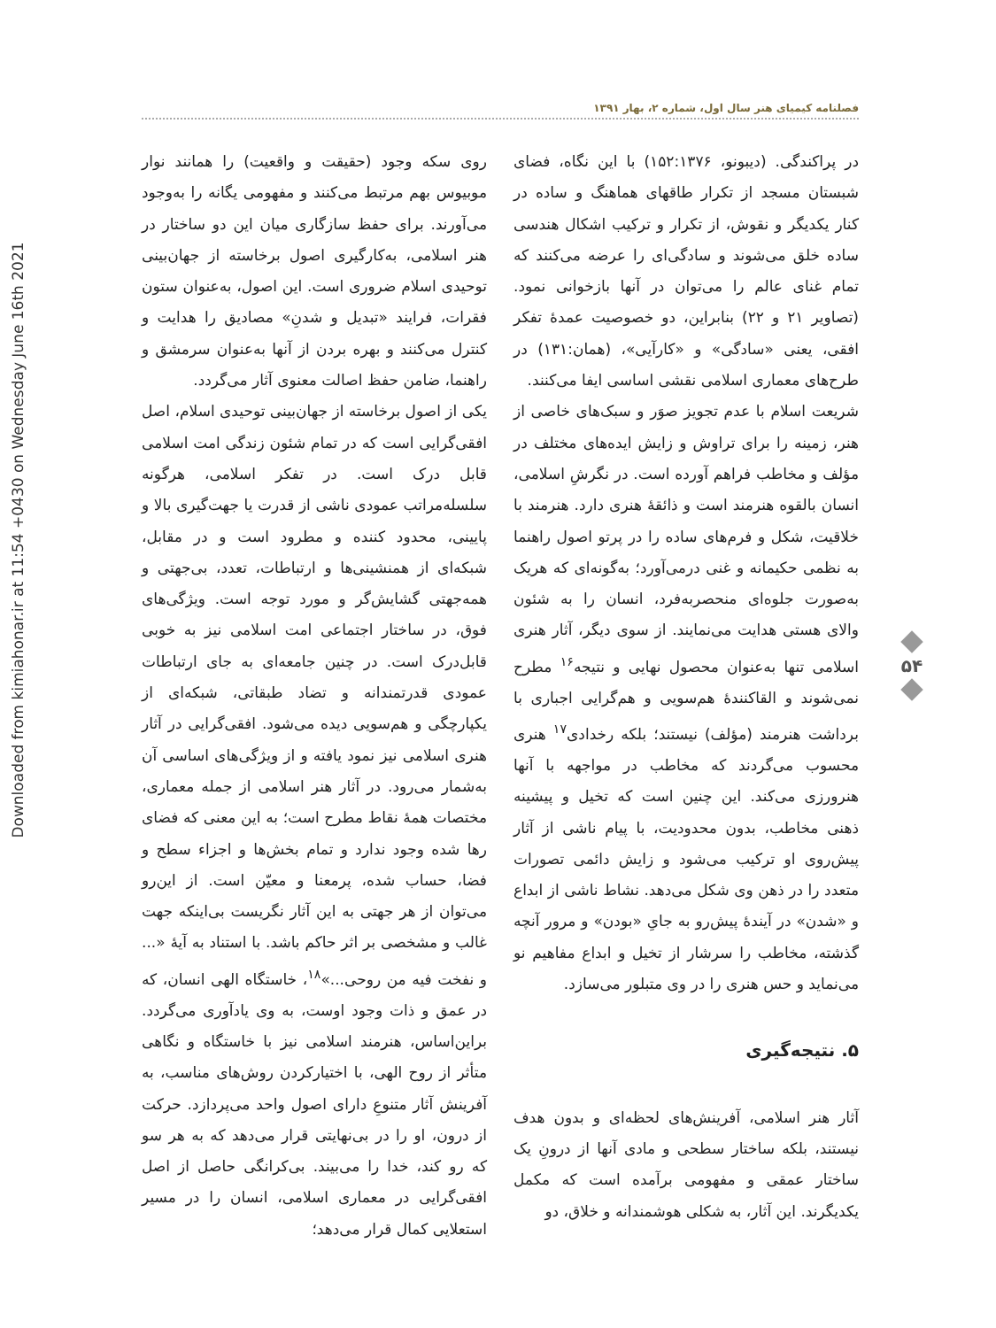Downloaded from kimiahonar.ir at 11:54 +0430 on Wednesday June 16th 2021
فصلنامه کیمیای هنر سال اول، شماره ۲، بهار ۱۳۹۱
در پراکندگی. (دیبونو، ۱۵۲:۱۳۷۶) با این نگاه، فضای شبستان مسجد از تکرار طاقهای هماهنگ و ساده در کنار یکدیگر و نقوش، از تکرار و ترکیب اشکال هندسی ساده خلق می‌شوند و سادگی‌ای را عرضه می‌کنند که تمام غنای عالم را می‌توان در آنها بازخوانی نمود. (تصاویر ۲۱ و ۲۲) بنابراین، دو خصوصیت عمدهٔ تفکر افقی، یعنی «سادگی» و «کارآیی»، (همان:۱۳۱) در طرح‌های معماری اسلامی نقشی اساسی ایفا می‌کنند.
شریعت اسلام با عدم تجویز صوَر و سبک‌های خاصی از هنر، زمینه را برای تراوش و زایش ایده‌های مختلف در مؤلف و مخاطب فراهم آورده است. در نگرشِ اسلامی، انسان بالقوه هنرمند است و ذائقهٔ هنری دارد. هنرمند با خلاقیت، شکل و فرم‌های ساده را در پرتو اصول راهنما به نظمی حکیمانه و غنی درمی‌آورد؛ به‌گونه‌ای که هریک به‌صورت جلوه‌ای منحصربه‌فرد، انسان را به شئون والای هستی هدایت می‌نمایند. از سوی دیگر، آثار هنری اسلامی تنها به‌عنوان محصول نهایی و نتیجه<sup>۱۶</sup> مطرح نمی‌شوند و القاکنندهٔ هم‌سویی و هم‌گرایی اجباری با برداشت هنرمند (مؤلف) نیستند؛ بلکه رخدادی<sup>۱۷</sup> هنری محسوب می‌گردند که مخاطب در مواجهه با آنها هنرورزی می‌کند. این چنین است که تخیل و پیشینه ذهنی مخاطب، بدون محدودیت، با پیام ناشی از آثار پیش‌روی او ترکیب می‌شود و زایش دائمی تصورات متعدد را در ذهن وی شکل می‌دهد. نشاط ناشی از ابداع و «شدن» در آیندهٔ پیش‌رو به جایِ «بودن» و مرور آنچه گذشته، مخاطب را سرشار از تخیل و ابداع مفاهیم نو می‌نماید و حس هنری را در وی متبلور می‌سازد.
۵. نتیجه‌گیری
آثار هنر اسلامی، آفرینش‌های لحظه‌ای و بدون هدف نیستند، بلکه ساختار سطحی و مادی آنها از درونِ یک ساختار عمقی و مفهومی برآمده است که مکمل یکدیگرند. این آثار، به شکلی هوشمندانه و خلاق، دو
روی سکه وجود (حقیقت و واقعیت) را همانند نوار موبیوس بهم مرتبط می‌کنند و مفهومی یگانه را به‌وجود می‌آورند. برای حفظ سازگاری میان این دو ساختار در هنر اسلامی، به‌کارگیری اصول برخاسته از جهان‌بینی توحیدی اسلام ضروری است. این اصول، به‌عنوان ستون فقرات، فرایند «تبدیل و شدنِ» مصادیق را هدایت و کنترل می‌کنند و بهره بردن از آنها به‌عنوان سرمشق و راهنما، ضامن حفظ اصالت معنوی آثار می‌گردد.
یکی از اصول برخاسته از جهان‌بینی توحیدی اسلام، اصل افقی‌گرایی است که در تمام شئون زندگی امت اسلامی قابل درک است. در تفکر اسلامی، هرگونه سلسله‌مراتب عمودی ناشی از قدرت یا جهت‌گیری بالا و پایینی، محدود کننده و مطرود است و در مقابل، شبکه‌ای از همنشینی‌ها و ارتباطات، تعدد، بی‌جهتی و همه‌جهتی گشایش‌گر و مورد توجه است. ویژگی‌های فوق، در ساختار اجتماعی امت اسلامی نیز به خوبی قابل‌درک است. در چنین جامعه‌ای به جای ارتباطات عمودی قدرتمندانه و تضاد طبقاتی، شبکه‌ای از یکپارچگی و هم‌سویی دیده می‌شود. افقی‌گرایی در آثار هنری اسلامی نیز نمود یافته و از ویژگی‌های اساسی آن به‌شمار می‌رود. در آثار هنر اسلامی از جمله معماری، مختصات همهٔ نقاط مطرح است؛ به این معنی که فضای رها شده وجود ندارد و تمام بخش‌ها و اجزاء سطح و فضا، حساب شده، پرمعنا و معیّن است. از این‌رو می‌توان از هر جهتی به این آثار نگریست بی‌اینکه جهت غالب و مشخصی بر اثر حاکم باشد. با استناد به آیهٔ «... و نفخت فیه من روحی...»<sup>۱۸</sup>، خاستگاه الهی انسان، که در عمق و ذات وجود اوست، به وی یادآوری می‌گردد. براین‌اساس، هنرمند اسلامی نیز با خاستگاه و نگاهی متأثر از روح الهی، با اختیارکردن روش‌های مناسب، به آفرینش آثار متنوعِ دارای اصول واحد می‌پردازد. حرکت از درون، او را در بی‌نهایتی قرار می‌دهد که به هر سو که رو کند، خدا را می‌بیند. بی‌کرانگی حاصل از اصل افقی‌گرایی در معماری اسلامی، انسان را در مسیر استعلایی کمال قرار می‌دهد؛
۵۴